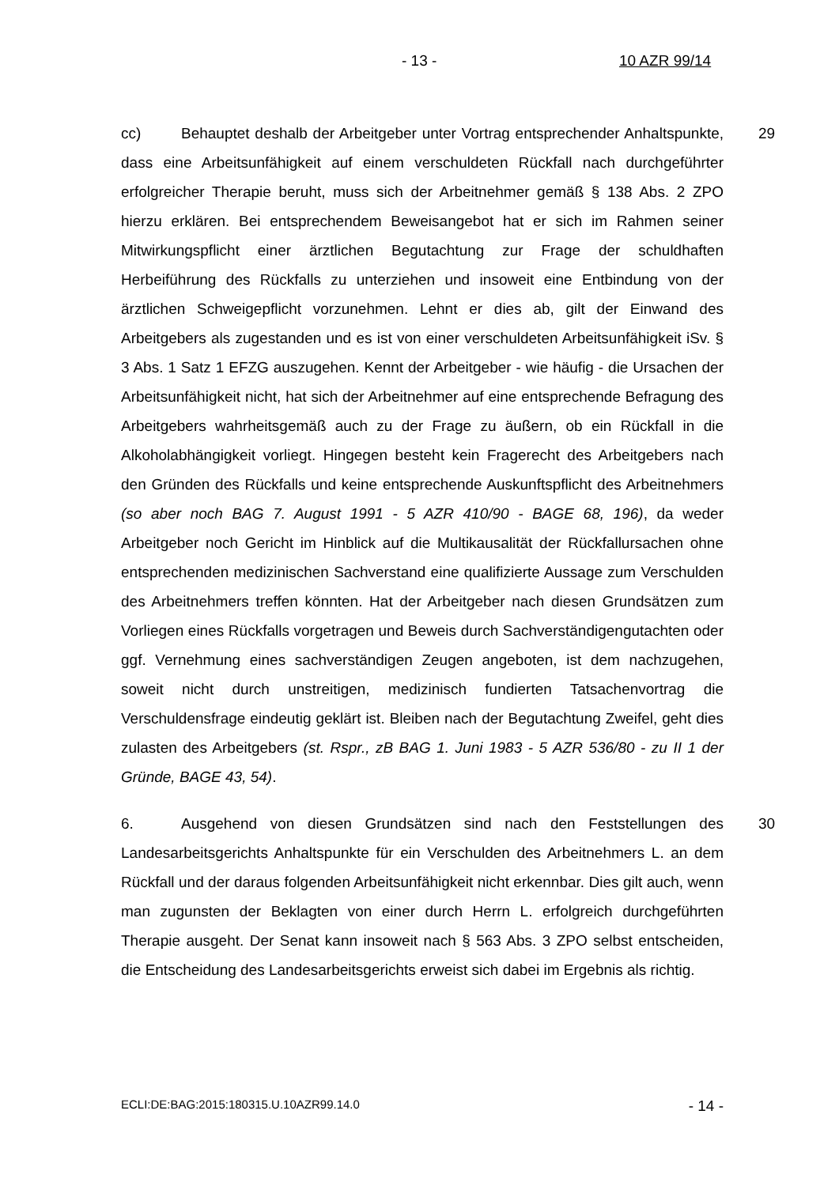- 13 - 10 AZR 99/14
cc) Behauptet deshalb der Arbeitgeber unter Vortrag entsprechender Anhaltspunkte, dass eine Arbeitsunfähigkeit auf einem verschuldeten Rückfall nach durchgeführter erfolgreicher Therapie beruht, muss sich der Arbeitnehmer gemäß § 138 Abs. 2 ZPO hierzu erklären. Bei entsprechendem Beweisangebot hat er sich im Rahmen seiner Mitwirkungspflicht einer ärztlichen Begutachtung zur Frage der schuldhaften Herbeiführung des Rückfalls zu unterziehen und insoweit eine Entbindung von der ärztlichen Schweigepflicht vorzunehmen. Lehnt er dies ab, gilt der Einwand des Arbeitgebers als zugestanden und es ist von einer verschuldeten Arbeitsunfähigkeit iSv. § 3 Abs. 1 Satz 1 EFZG auszugehen. Kennt der Arbeitgeber - wie häufig - die Ursachen der Arbeitsunfähigkeit nicht, hat sich der Arbeitnehmer auf eine entsprechende Befragung des Arbeitgebers wahrheitsgemäß auch zu der Frage zu äußern, ob ein Rückfall in die Alkoholabhängigkeit vorliegt. Hingegen besteht kein Fragerecht des Arbeitgebers nach den Gründen des Rückfalls und keine entsprechende Auskunftspflicht des Arbeitnehmers (so aber noch BAG 7. August 1991 - 5 AZR 410/90 - BAGE 68, 196), da weder Arbeitgeber noch Gericht im Hinblick auf die Multikausalität der Rückfallursachen ohne entsprechenden medizinischen Sachverstand eine qualifizierte Aussage zum Verschulden des Arbeitnehmers treffen könnten. Hat der Arbeitgeber nach diesen Grundsätzen zum Vorliegen eines Rückfalls vorgetragen und Beweis durch Sachverständigengutachten oder ggf. Vernehmung eines sachverständigen Zeugen angeboten, ist dem nachzugehen, soweit nicht durch unstreitigen, medizinisch fundierten Tatsachenvortrag die Verschuldensfrage eindeutig geklärt ist. Bleiben nach der Begutachtung Zweifel, geht dies zulasten des Arbeitgebers (st. Rspr., zB BAG 1. Juni 1983 - 5 AZR 536/80 - zu II 1 der Gründe, BAGE 43, 54).
29
6. Ausgehend von diesen Grundsätzen sind nach den Feststellungen des Landesarbeitsgerichts Anhaltspunkte für ein Verschulden des Arbeitnehmers L. an dem Rückfall und der daraus folgenden Arbeitsunfähigkeit nicht erkennbar. Dies gilt auch, wenn man zugunsten der Beklagten von einer durch Herrn L. erfolgreich durchgeführten Therapie ausgeht. Der Senat kann insoweit nach § 563 Abs. 3 ZPO selbst entscheiden, die Entscheidung des Landesarbeitsgerichts erweist sich dabei im Ergebnis als richtig.
30
ECLI:DE:BAG:2015:180315.U.10AZR99.14.0 - 14 -